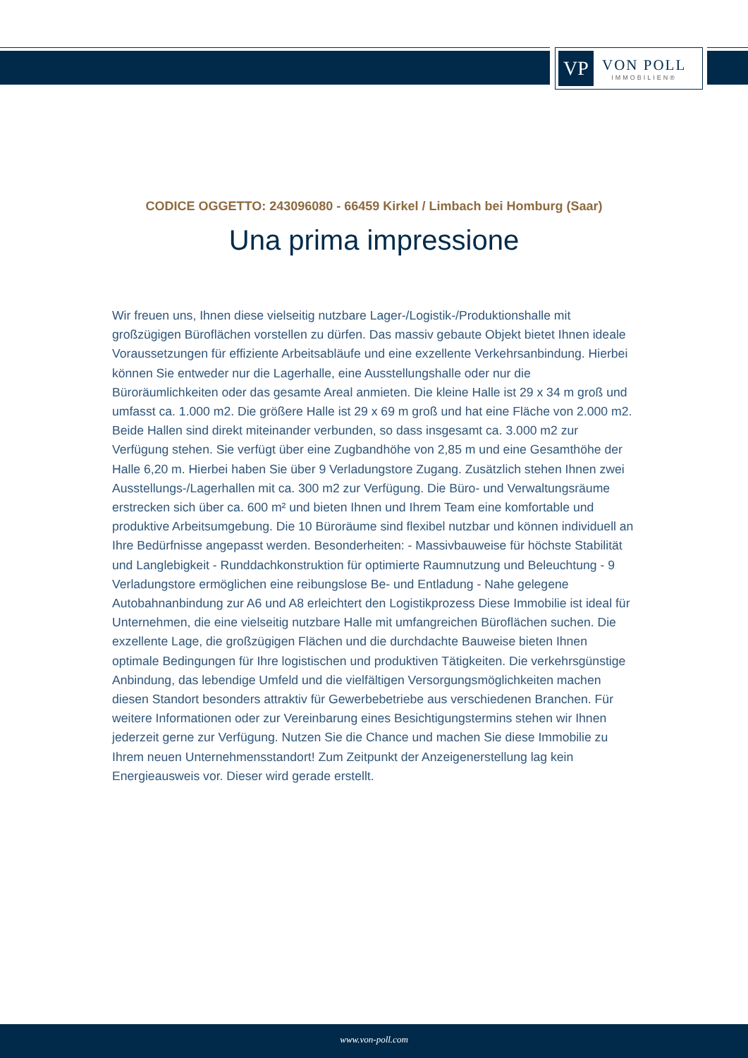VP
VON POLL
IMMOBILIEN®
CODICE OGGETTO: 243096080 - 66459 Kirkel / Limbach bei Homburg (Saar)
Una prima impressione
Wir freuen uns, Ihnen diese vielseitig nutzbare Lager-/Logistik-/Produktionshalle mit großzügigen Büroflächen vorstellen zu dürfen. Das massiv gebaute Objekt bietet Ihnen ideale Voraussetzungen für effiziente Arbeitsabläufe und eine exzellente Verkehrsanbindung. Hierbei können Sie entweder nur die Lagerhalle, eine Ausstellungshalle oder nur die Büroräumlichkeiten oder das gesamte Areal anmieten. Die kleine Halle ist 29 x 34 m groß und umfasst ca. 1.000 m2. Die größere Halle ist 29 x 69 m groß und hat eine Fläche von 2.000 m2. Beide Hallen sind direkt miteinander verbunden, so dass insgesamt ca. 3.000 m2 zur Verfügung stehen. Sie verfügt über eine Zugbandhöhe von 2,85 m und eine Gesamthöhe der Halle 6,20 m. Hierbei haben Sie über 9 Verladungstore Zugang. Zusätzlich stehen Ihnen zwei Ausstellungs-/Lagerhallen mit ca. 300 m2 zur Verfügung. Die Büro- und Verwaltungsräume erstrecken sich über ca. 600 m² und bieten Ihnen und Ihrem Team eine komfortable und produktive Arbeitsumgebung. Die 10 Büroräume sind flexibel nutzbar und können individuell an Ihre Bedürfnisse angepasst werden. Besonderheiten: - Massivbauweise für höchste Stabilität und Langlebigkeit - Runddachkonstruktion für optimierte Raumnutzung und Beleuchtung - 9 Verladungstore ermöglichen eine reibungslose Be- und Entladung - Nahe gelegene Autobahnanbindung zur A6 und A8 erleichtert den Logistikprozess Diese Immobilie ist ideal für Unternehmen, die eine vielseitig nutzbare Halle mit umfangreichen Büroflächen suchen. Die exzellente Lage, die großzügigen Flächen und die durchdachte Bauweise bieten Ihnen optimale Bedingungen für Ihre logistischen und produktiven Tätigkeiten. Die verkehrsgünstige Anbindung, das lebendige Umfeld und die vielfältigen Versorgungsmöglichkeiten machen diesen Standort besonders attraktiv für Gewerbebetriebe aus verschiedenen Branchen. Für weitere Informationen oder zur Vereinbarung eines Besichtigungstermins stehen wir Ihnen jederzeit gerne zur Verfügung. Nutzen Sie die Chance und machen Sie diese Immobilie zu Ihrem neuen Unternehmensstandort! Zum Zeitpunkt der Anzeigenerstellung lag kein Energieausweis vor. Dieser wird gerade erstellt.
www.von-poll.com